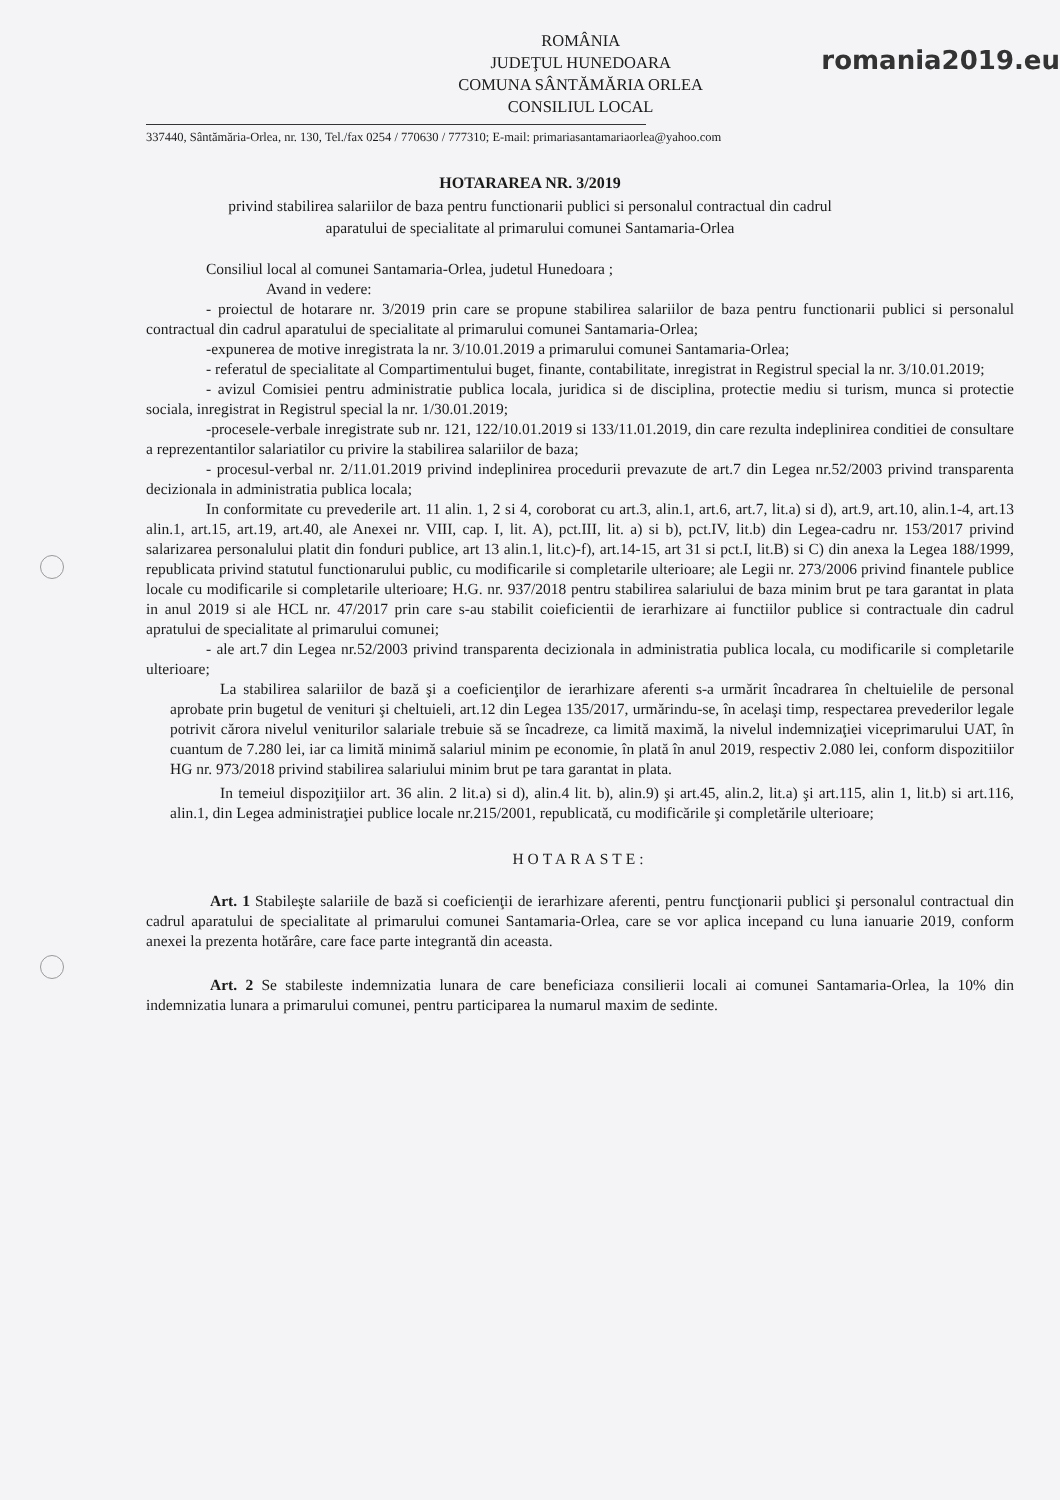ROMÂNIA
JUDEŢUL HUNEDOARA
COMUNA SÂNTĂMĂRIA ORLEA
CONSILIUL LOCAL
romania2019.eu
337440, Sântămăria-Orlea, nr. 130, Tel./fax 0254 / 770630 / 777310; E-mail: primariasantamariaorlea@yahoo.com
HOTARAREA NR. 3/2019
privind stabilirea salariilor de baza pentru functionarii publici si personalul contractual din cadrul aparatului de specialitate al primarului comunei Santamaria-Orlea
Consiliul local al comunei Santamaria-Orlea, judetul Hunedoara ;
Avand in vedere:
- proiectul de hotarare nr. 3/2019 prin care se propune stabilirea salariilor de baza pentru functionarii publici si personalul contractual din cadrul aparatului de specialitate al primarului comunei Santamaria-Orlea;
-expunerea de motive inregistrata la nr. 3/10.01.2019 a primarului comunei Santamaria-Orlea;
- referatul de specialitate al Compartimentului buget, finante, contabilitate, inregistrat in Registrul special la nr. 3/10.01.2019;
- avizul Comisiei pentru administratie publica locala, juridica si de disciplina, protectie mediu si turism, munca si protectie sociala, inregistrat in Registrul special la nr. 1/30.01.2019;
-procesele-verbale inregistrate sub nr. 121, 122/10.01.2019 si 133/11.01.2019, din care rezulta indeplinirea conditiei de consultare a reprezentantilor salariatilor cu privire la stabilirea salariilor de baza;
- procesul-verbal nr. 2/11.01.2019 privind indeplinirea procedurii prevazute de art.7 din Legea nr.52/2003 privind transparenta decizionala in administratia publica locala;
In conformitate cu prevederile art. 11 alin. 1, 2 si 4, coroborat cu art.3, alin.1, art.6, art.7, lit.a) si d), art.9, art.10, alin.1-4, art.13 alin.1, art.15, art.19, art.40, ale Anexei nr. VIII, cap. I, lit. A), pct.III, lit. a) si b), pct.IV, lit.b) din Legea-cadru nr. 153/2017 privind salarizarea personalului platit din fonduri publice, art 13 alin.1, lit.c)-f), art.14-15, art 31 si pct.I, lit.B) si C) din anexa la Legea 188/1999, republicata privind statutul functionarului public, cu modificarile si completarile ulterioare; ale Legii nr. 273/2006 privind finantele publice locale cu modificarile si completarile ulterioare; H.G. nr. 937/2018 pentru stabilirea salariului de baza minim brut pe tara garantat in plata in anul 2019 si ale HCL nr. 47/2017 prin care s-au stabilit coieficientii de ierarhizare ai functiilor publice si contractuale din cadrul apratului de specialitate al primarului comunei;
- ale art.7 din Legea nr.52/2003 privind transparenta decizionala in administratia publica locala, cu modificarile si completarile ulterioare;
La stabilirea salariilor de bază şi a coeficienţilor de ierarhizare aferenti s-a urmărit încadrarea în cheltuielile de personal aprobate prin bugetul de venituri şi cheltuieli, art.12 din Legea 135/2017, urmărindu-se, în acelaşi timp, respectarea prevederilor legale potrivit cărora nivelul veniturilor salariale trebuie să se încadreze, ca limită maximă, la nivelul indemnizaţiei viceprimarului UAT, în cuantum de 7.280 lei, iar ca limită minimă salariul minim pe economie, în plată în anul 2019, respectiv 2.080 lei, conform dispozitiilor HG nr. 973/2018 privind stabilirea salariului minim brut pe tara garantat in plata.
In temeiul dispoziţiilor art. 36 alin. 2 lit.a) si d), alin.4 lit. b), alin.9) şi art.45, alin.2, lit.a) şi art.115, alin 1, lit.b) si art.116, alin.1, din Legea administraţiei publice locale nr.215/2001, republicată, cu modificările şi completările ulterioare;
HOTARASTE:
Art. 1 Stabileşte salariile de bază si coeficienţii de ierarhizare aferenti, pentru funcţionarii publici şi personalul contractual din cadrul aparatului de specialitate al primarului comunei Santamaria-Orlea, care se vor aplica incepand cu luna ianuarie 2019, conform anexei la prezenta hotărâre, care face parte integrantă din aceasta.
Art. 2 Se stabileste indemnizatia lunara de care beneficiaza consilierii locali ai comunei Santamaria-Orlea, la 10% din indemnizatia lunara a primarului comunei, pentru participarea la numarul maxim de sedinte.